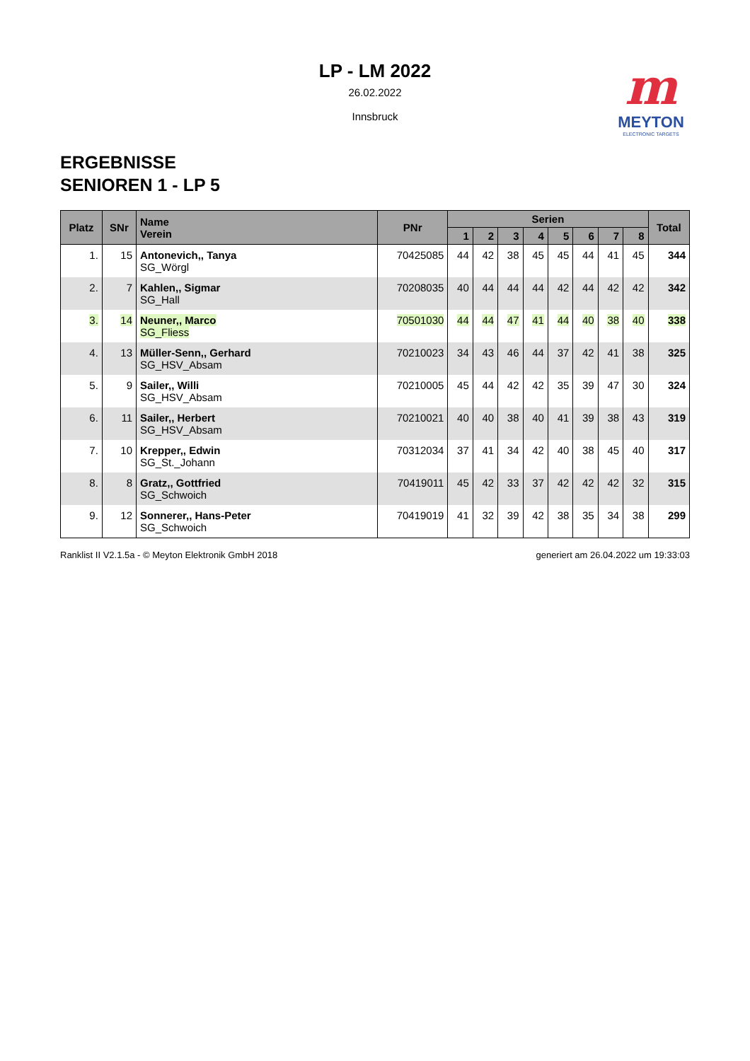m
MEYTON
ELECTRONIC TARGETS
LP - LM 2022
26.02.2022
Innsbruck
ERGEBNISSE
SENIOREN 1 - LP 5
| Platz | SNr | Name Verein | PNr | Serien | | | | | | | | Total |
| --- | --- | --- | --- | --- | --- | --- | --- | --- | --- | --- | --- | --- |
| | | | | 1 | 2 | 3 | 4 | 5 | 6 | 7 | 8 | |
| 1. | 15 | Antonevich,, Tanya SG_Wörgl | 70425085 | 44 | 42 | 38 | 45 | 45 | 44 | 41 | 45 | 344 |
| 2. | 7 | Kahlen,, Sigmar SG_Hall | 70208035 | 40 | 44 | 44 | 44 | 42 | 44 | 42 | 42 | 342 |
| 3. | 14 | Neuner,, Marco SG_Fliess | 70501030 | 44 | 44 | 47 | 41 | 44 | 40 | 38 | 40 | 338 |
| 4. | 13 | Müller-Senn,, Gerhard SG_HSV_Absam | 70210023 | 34 | 43 | 46 | 44 | 37 | 42 | 41 | 38 | 325 |
| 5. | 9 | Sailer,, Willi SG_HSV_Absam | 70210005 | 45 | 44 | 42 | 42 | 35 | 39 | 47 | 30 | 324 |
| 6. | 11 | Sailer,, Herbert SG_HSV_Absam | 70210021 | 40 | 40 | 38 | 40 | 41 | 39 | 38 | 43 | 319 |
| 7. | 10 | Krepper,, Edwin SG_St._Johann | 70312034 | 37 | 41 | 34 | 42 | 40 | 38 | 45 | 40 | 317 |
| 8. | 8 | Gratz,, Gottfried SG_Schwoich | 70419011 | 45 | 42 | 33 | 37 | 42 | 42 | 42 | 32 | 315 |
| 9. | 12 | Sonnerer,, Hans-Peter SG_Schwoich | 70419019 | 41 | 32 | 39 | 42 | 38 | 35 | 34 | 38 | 299 |
Ranklist II V2.1.5a - © Meyton Elektronik GmbH 2018 generiert am 26.04.2022 um 19:33:03